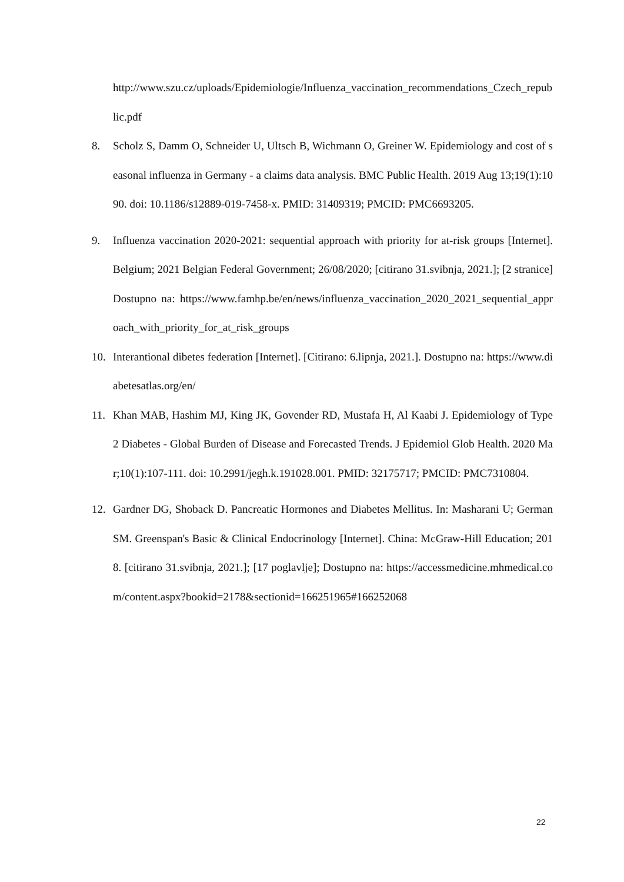http://www.szu.cz/uploads/Epidemiologie/Influenza_vaccination_recommendations_Czech_republic.pdf
8. Scholz S, Damm O, Schneider U, Ultsch B, Wichmann O, Greiner W. Epidemiology and cost of seasonal influenza in Germany - a claims data analysis. BMC Public Health. 2019 Aug 13;19(1):1090. doi: 10.1186/s12889-019-7458-x. PMID: 31409319; PMCID: PMC6693205.
9. Influenza vaccination 2020-2021: sequential approach with priority for at-risk groups [Internet]. Belgium; 2021 Belgian Federal Government; 26/08/2020; [citirano 31.svibnja, 2021.]; [2 stranice] Dostupno na: https://www.famhp.be/en/news/influenza_vaccination_2020_2021_sequential_approach_with_priority_for_at_risk_groups
10. Interantional dibetes federation [Internet]. [Citirano: 6.lipnja, 2021.]. Dostupno na: https://www.diabetesatlas.org/en/
11. Khan MAB, Hashim MJ, King JK, Govender RD, Mustafa H, Al Kaabi J. Epidemiology of Type 2 Diabetes - Global Burden of Disease and Forecasted Trends. J Epidemiol Glob Health. 2020 Mar;10(1):107-111. doi: 10.2991/jegh.k.191028.001. PMID: 32175717; PMCID: PMC7310804.
12. Gardner DG, Shoback D. Pancreatic Hormones and Diabetes Mellitus. In: Masharani U; German SM. Greenspan's Basic & Clinical Endocrinology [Internet]. China: McGraw-Hill Education; 2018. [citirano 31.svibnja, 2021.]; [17 poglavlje]; Dostupno na: https://accessmedicine.mhmedical.com/content.aspx?bookid=2178&sectionid=166251965#166252068
22